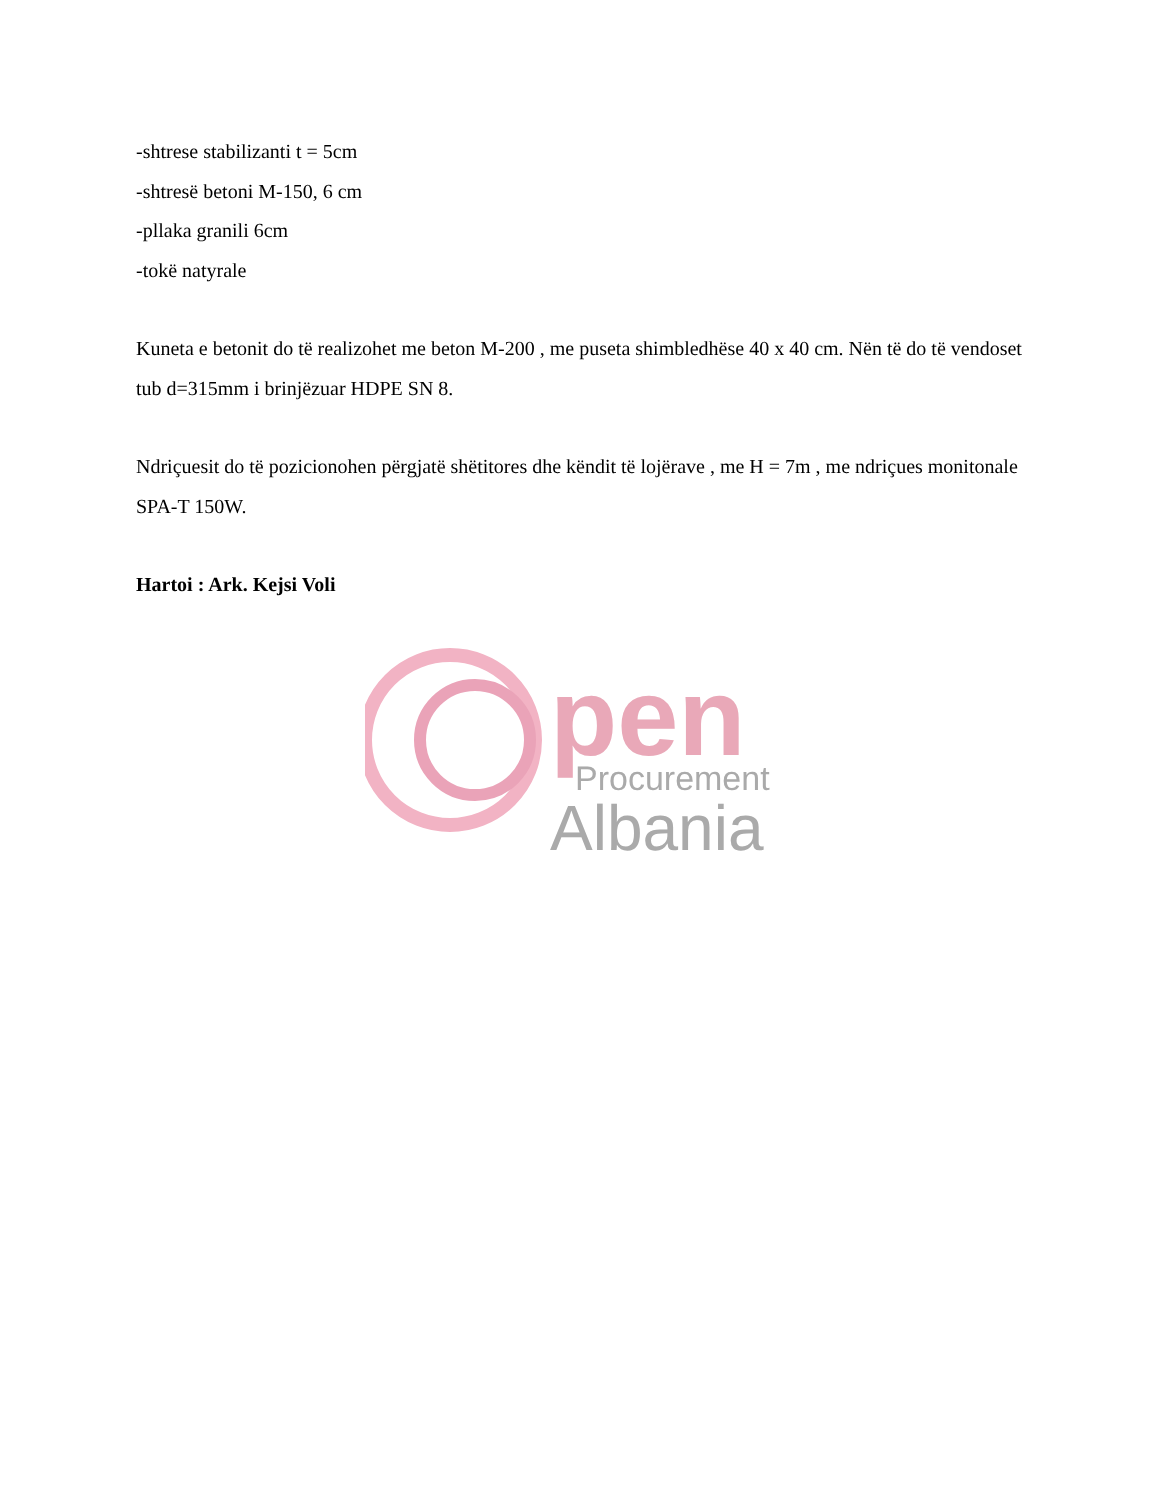-shtrese stabilizanti t = 5cm
-shtresë betoni M-150, 6 cm
-pllaka granili 6cm
-tokë natyrale
Kuneta e betonit do të realizohet me beton M-200 , me puseta shimbledhëse 40 x 40 cm. Nën të do të vendoset tub d=315mm i brinjëzuar HDPE SN 8.
Ndriçuesit do të pozicionohen përgjatë shëtitores dhe këndit të lojërave , me H = 7m , me ndriçues monitonale SPA-T 150W.
Hartoi : Ark. Kejsi Voli
pen
Procurement
Albania